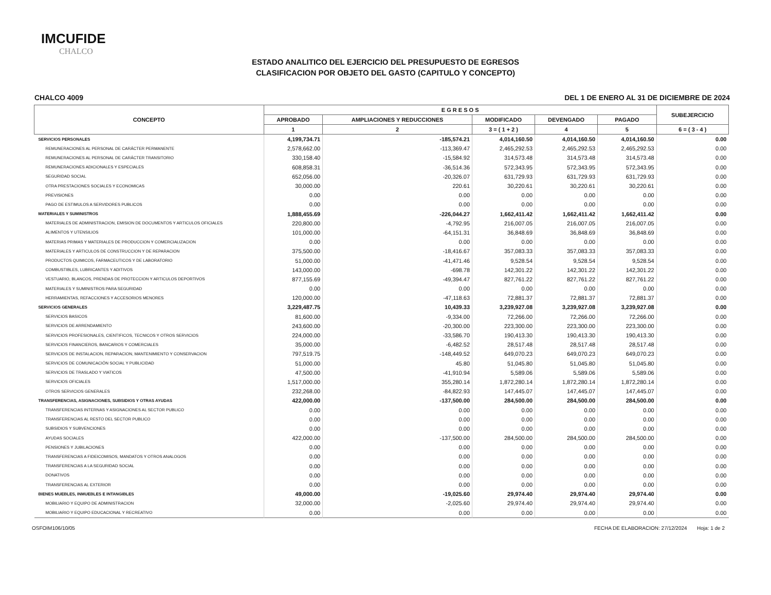IMCUFIDE
CHALCO
ESTADO ANALITICO DEL EJERCICIO DEL PRESUPUESTO DE EGRESOS
CLASIFICACION POR OBJETO DEL GASTO (CAPITULO Y CONCEPTO)
CHALCO 4009 DEL 1 DE ENERO AL 31 DE DICIEMBRE DE 2024
| CONCEPTO | E G R E S O S | | | | | SUBEJERCICIO |
| --- | --- | --- | --- | --- | --- | --- |
| | APROBADO | AMPLIACIONES Y REDUCCIONES | MODIFICADO | DEVENGADO | PAGADO | |
| | 1 | 2 | 3 = ( 1 + 2 ) | 4 | 5 | 6 = ( 3 - 4 ) |
| SERVICIOS PERSONALES | 4,199,734.71 | -185,574.21 | 4,014,160.50 | 4,014,160.50 | 4,014,160.50 | 0.00 |
| REMUNERACIONES AL PERSONAL DE CARÁCTER PERMANENTE | 2,578,662.00 | -113,369.47 | 2,465,292.53 | 2,465,292.53 | 2,465,292.53 | 0.00 |
| REMUNERACIONES AL PERSONAL DE CARÁCTER TRANSITORIO | 330,158.40 | -15,584.92 | 314,573.48 | 314,573.48 | 314,573.48 | 0.00 |
| REMUNERACIONES ADICIONALES Y ESPECIALES | 608,858.31 | -36,514.36 | 572,343.95 | 572,343.95 | 572,343.95 | 0.00 |
| SEGURIDAD SOCIAL | 652,056.00 | -20,326.07 | 631,729.93 | 631,729.93 | 631,729.93 | 0.00 |
| OTRA PRESTACIONES SOCIALES Y ECONOMICAS | 30,000.00 | 220.61 | 30,220.61 | 30,220.61 | 30,220.61 | 0.00 |
| PREVISIONES | 0.00 | 0.00 | 0.00 | 0.00 | 0.00 | 0.00 |
| PAGO DE ESTIMULOS A SERVIDORES PUBLICOS | 0.00 | 0.00 | 0.00 | 0.00 | 0.00 | 0.00 |
| MATERIALES Y SUMINISTROS | 1,888,455.69 | -226,044.27 | 1,662,411.42 | 1,662,411.42 | 1,662,411.42 | 0.00 |
| MATERIALES DE ADMINISTRACION, EMISION DE DOCUMENTOS Y ARTICULOS OFICIALES | 220,800.00 | -4,792.95 | 216,007.05 | 216,007.05 | 216,007.05 | 0.00 |
| ALIMENTOS Y UTENSILIOS | 101,000.00 | -64,151.31 | 36,848.69 | 36,848.69 | 36,848.69 | 0.00 |
| MATERIAS PRIMAS Y MATERIALES DE PRODUCCION Y COMERCIALIZACION | 0.00 | 0.00 | 0.00 | 0.00 | 0.00 | 0.00 |
| MATERIALES Y ARTICULOS DE CONSTRUCCION Y DE REPARACION | 375,500.00 | -18,416.67 | 357,083.33 | 357,083.33 | 357,083.33 | 0.00 |
| PRODUCTOS QUIMICOS, FARMACEUTICOS Y DE LABORATORIO | 51,000.00 | -41,471.46 | 9,528.54 | 9,528.54 | 9,528.54 | 0.00 |
| COMBUSTIBLES, LUBRICANTES Y ADITIVOS | 143,000.00 | -698.78 | 142,301.22 | 142,301.22 | 142,301.22 | 0.00 |
| VESTUARIO, BLANCOS, PRENDAS DE PROTECCION Y ARTICULOS DEPORTIVOS | 877,155.69 | -49,394.47 | 827,761.22 | 827,761.22 | 827,761.22 | 0.00 |
| MATERIALES Y SUMINISTROS PARA SEGURIDAD | 0.00 | 0.00 | 0.00 | 0.00 | 0.00 | 0.00 |
| HERRAMIENTAS, REFACCIONES Y ACCESORIOS MENORES | 120,000.00 | -47,118.63 | 72,881.37 | 72,881.37 | 72,881.37 | 0.00 |
| SERVICIOS GENERALES | 3,229,487.75 | 10,439.33 | 3,239,927.08 | 3,239,927.08 | 3,239,927.08 | 0.00 |
| SERVICIOS BASICOS | 81,600.00 | -9,334.00 | 72,266.00 | 72,266.00 | 72,266.00 | 0.00 |
| SERVICIOS DE ARRENDAMIENTO | 243,600.00 | -20,300.00 | 223,300.00 | 223,300.00 | 223,300.00 | 0.00 |
| SERVICIOS PROFESIONALES, CIENTIFICOS, TECNICOS Y OTROS SERVICIOS | 224,000.00 | -33,586.70 | 190,413.30 | 190,413.30 | 190,413.30 | 0.00 |
| SERVICIOS FINANCIEROS, BANCARIOS Y COMERCIALES | 35,000.00 | -6,482.52 | 28,517.48 | 28,517.48 | 28,517.48 | 0.00 |
| SERVICIOS DE INSTALACION, REPARACION, MANTENIMIENTO Y CONSERVACION | 797,519.75 | -148,449.52 | 649,070.23 | 649,070.23 | 649,070.23 | 0.00 |
| SERVICIOS DE COMUNICACIÓN SOCIAL Y PUBLICIDAD | 51,000.00 | 45.80 | 51,045.80 | 51,045.80 | 51,045.80 | 0.00 |
| SERVICIOS DE TRASLADO Y VIATICOS | 47,500.00 | -41,910.94 | 5,589.06 | 5,589.06 | 5,589.06 | 0.00 |
| SERVICIOS OFICIALES | 1,517,000.00 | 355,280.14 | 1,872,280.14 | 1,872,280.14 | 1,872,280.14 | 0.00 |
| OTROS SERVICIOS GENERALES | 232,268.00 | -84,822.93 | 147,445.07 | 147,445.07 | 147,445.07 | 0.00 |
| TRANSFERENCIAS, ASIGNACIONES, SUBSIDIOS Y OTRAS AYUDAS | 422,000.00 | -137,500.00 | 284,500.00 | 284,500.00 | 284,500.00 | 0.00 |
| TRANSFERENCIAS INTERNAS Y ASIGNACIONES AL SECTOR PUBLICO | 0.00 | 0.00 | 0.00 | 0.00 | 0.00 | 0.00 |
| TRANSFERENCIAS AL RESTO DEL SECTOR PUBLICO | 0.00 | 0.00 | 0.00 | 0.00 | 0.00 | 0.00 |
| SUBSIDIOS Y SUBVENCIONES | 0.00 | 0.00 | 0.00 | 0.00 | 0.00 | 0.00 |
| AYUDAS SOCIALES | 422,000.00 | -137,500.00 | 284,500.00 | 284,500.00 | 284,500.00 | 0.00 |
| PENSIONES Y JUBILACIONES | 0.00 | 0.00 | 0.00 | 0.00 | 0.00 | 0.00 |
| TRANSFERENCIAS A FIDEICOMISOS, MANDATOS Y OTROS ANALOGOS | 0.00 | 0.00 | 0.00 | 0.00 | 0.00 | 0.00 |
| TRANSFERENCIAS A LA SEGURIDAD SOCIAL | 0.00 | 0.00 | 0.00 | 0.00 | 0.00 | 0.00 |
| DONATIVOS | 0.00 | 0.00 | 0.00 | 0.00 | 0.00 | 0.00 |
| TRANSFERENCIAS AL EXTERIOR | 0.00 | 0.00 | 0.00 | 0.00 | 0.00 | 0.00 |
| BIENES MUEBLES, INMUEBLES E INTANGIBLES | 49,000.00 | -19,025.60 | 29,974.40 | 29,974.40 | 29,974.40 | 0.00 |
| MOBILIARIO Y EQUIPO DE ADMINISTRACION | 32,000.00 | -2,025.60 | 29,974.40 | 29,974.40 | 29,974.40 | 0.00 |
| MOBILIARIO Y EQUIPO EDUCACIONAL Y RECREATIVO | 0.00 | 0.00 | 0.00 | 0.00 | 0.00 | 0.00 |
OSFOIM106/10/05 FECHA DE ELABORACION: 27/12/2024 Hoja: 1 de 2